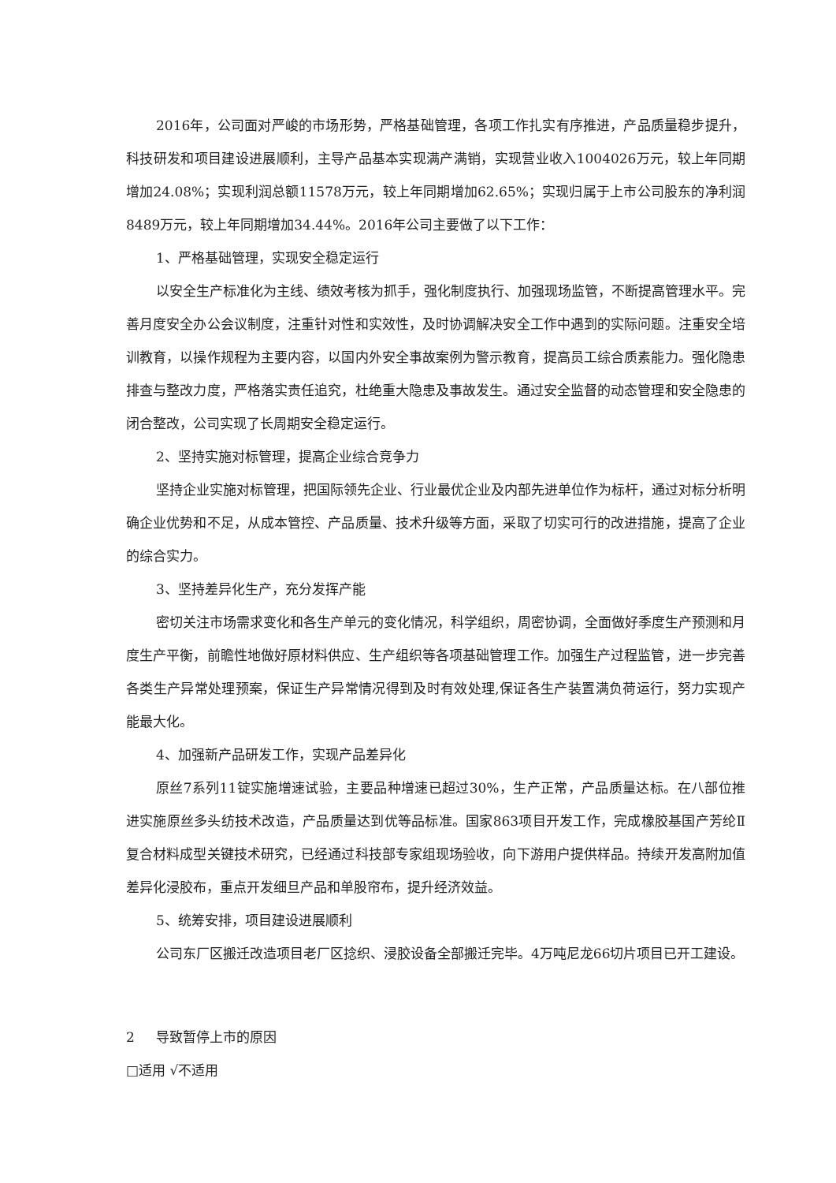2016年，公司面对严峻的市场形势，严格基础管理，各项工作扎实有序推进，产品质量稳步提升，科技研发和项目建设进展顺利，主导产品基本实现满产满销，实现营业收入1004026万元，较上年同期增加24.08%；实现利润总额11578万元，较上年同期增加62.65%；实现归属于上市公司股东的净利润8489万元，较上年同期增加34.44%。2016年公司主要做了以下工作：
1、严格基础管理，实现安全稳定运行
以安全生产标准化为主线、绩效考核为抓手，强化制度执行、加强现场监管，不断提高管理水平。完善月度安全办公会议制度，注重针对性和实效性，及时协调解决安全工作中遇到的实际问题。注重安全培训教育，以操作规程为主要内容，以国内外安全事故案例为警示教育，提高员工综合质素能力。强化隐患排查与整改力度，严格落实责任追究，杜绝重大隐患及事故发生。通过安全监督的动态管理和安全隐患的闭合整改，公司实现了长周期安全稳定运行。
2、坚持实施对标管理，提高企业综合竞争力
坚持企业实施对标管理，把国际领先企业、行业最优企业及内部先进单位作为标杆，通过对标分析明确企业优势和不足，从成本管控、产品质量、技术升级等方面，采取了切实可行的改进措施，提高了企业的综合实力。
3、坚持差异化生产，充分发挥产能
密切关注市场需求变化和各生产单元的变化情况，科学组织，周密协调，全面做好季度生产预测和月度生产平衡，前瞻性地做好原材料供应、生产组织等各项基础管理工作。加强生产过程监管，进一步完善各类生产异常处理预案，保证生产异常情况得到及时有效处理,保证各生产装置满负荷运行，努力实现产能最大化。
4、加强新产品研发工作，实现产品差异化
原丝7系列11锭实施增速试验，主要品种增速已超过30%，生产正常，产品质量达标。在八部位推进实施原丝多头纺技术改造，产品质量达到优等品标准。国家863项目开发工作，完成橡胶基国产芳纶Ⅱ复合材料成型关键技术研究，已经通过科技部专家组现场验收，向下游用户提供样品。持续开发高附加值差异化浸胶布，重点开发细旦产品和单股帘布，提升经济效益。
5、统筹安排，项目建设进展顺利
公司东厂区搬迁改造项目老厂区捻织、浸胶设备全部搬迁完毕。4万吨尼龙66切片项目已开工建设。
2 导致暂停上市的原因
□适用 √不适用